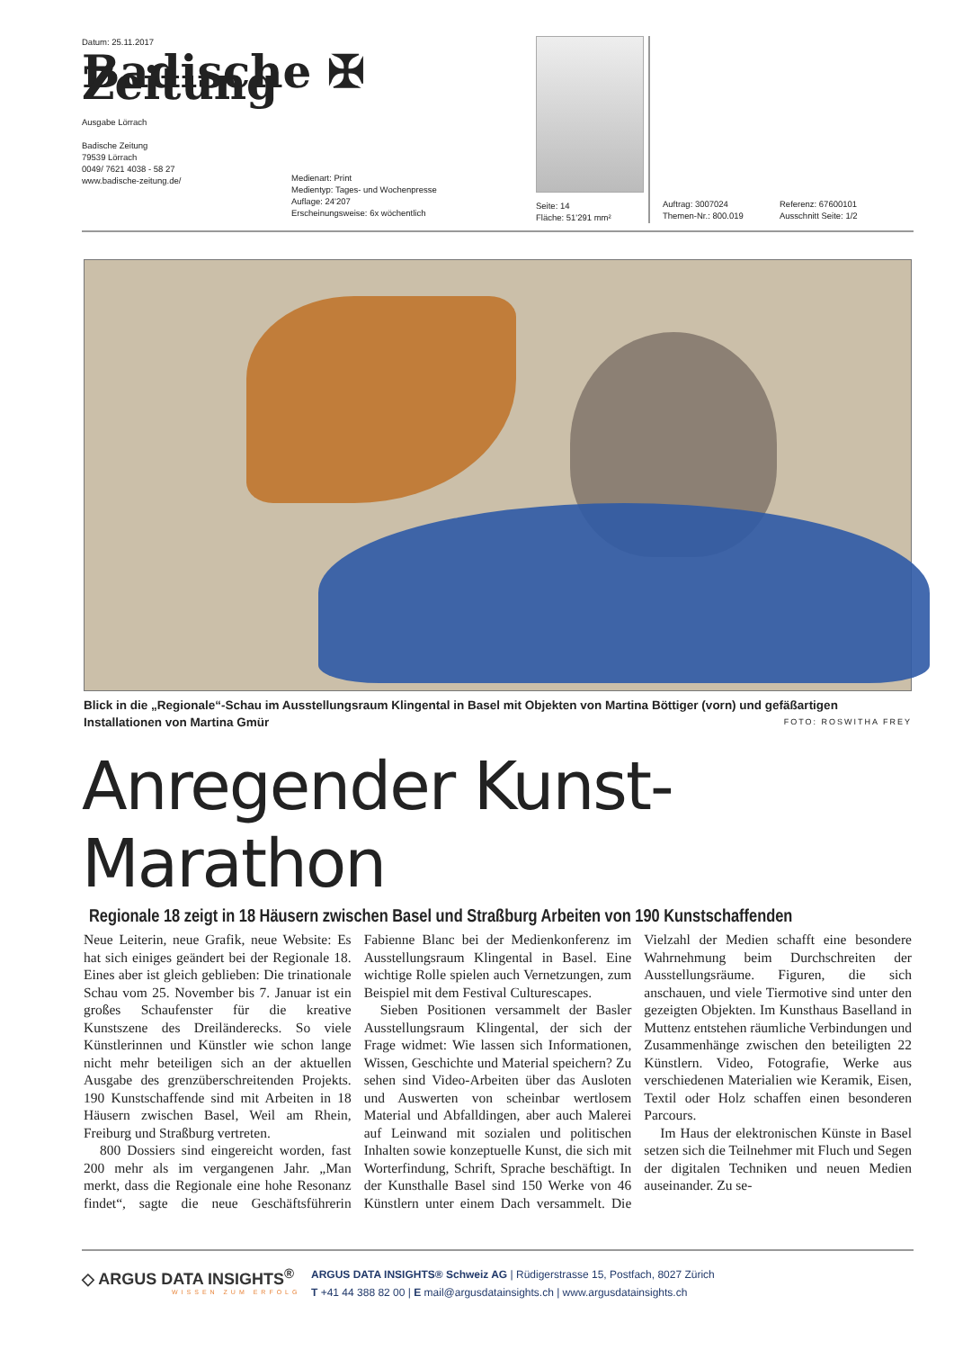Datum: 25.11.2017
Badische ✠ Zeitung
Ausgabe Lörrach
Badische Zeitung
79539 Lörrach
0049/ 7621 4038 - 58 27
www.badische-zeitung.de/
Medienart: Print
Medientyp: Tages- und Wochenpresse
Auflage: 24'207
Erscheinungsweise: 6x wöchentlich
Seite: 14
Fläche: 51'291 mm²
Auftrag: 3007024
Themen-Nr.: 800.019
Referenz: 67600101
Ausschnitt Seite: 1/2
Blick in die „Regionale“-Schau im Ausstellungsraum Klingental in Basel mit Objekten von Martina Böttiger (vorn) und gefäßartigen Installationen von Martina Gmür FOTO: ROSWITHA FREY
Anregender Kunst-Marathon
Regionale 18 zeigt in 18 Häusern zwischen Basel und Straßburg Arbeiten von 190 Kunstschaffenden
Neue Leiterin, neue Grafik, neue Website: Es hat sich einiges geändert bei der Regionale 18. Eines aber ist gleich geblieben: Die trinationale Schau vom 25. November bis 7. Januar ist ein großes Schaufenster für die kreative Kunstszene des Dreiländerecks. So viele Künstlerinnen und Künstler wie schon lange nicht mehr beteiligen sich an der aktuellen Ausgabe des grenzüberschreitenden Projekts. 190 Kunstschaffende sind mit Arbeiten in 18 Häusern zwischen Basel, Weil am Rhein, Freiburg und Straßburg vertreten.
800 Dossiers sind eingereicht worden, fast 200 mehr als im vergangenen Jahr. „Man merkt, dass die Regionale eine hohe Resonanz findet“, sagte die neue Geschäftsführerin Fabienne Blanc bei der Medienkonferenz im Ausstellungsraum Klingental in Basel. Eine wichtige Rolle spielen auch Vernetzungen, zum Beispiel mit dem Festival Culturescapes.
Sieben Positionen versammelt der Basler Ausstellungsraum Klingental, der sich der Frage widmet: Wie lassen sich Informationen, Wissen, Geschichte und Material speichern? Zu sehen sind Video-Arbeiten über das Ausloten und Auswerten von scheinbar wertlosem Material und Abfalldingen, aber auch Malerei auf Leinwand mit sozialen und politischen Inhalten sowie konzeptuelle Kunst, die sich mit Worterfindung, Schrift, Sprache beschäftigt. In der Kunsthalle Basel sind 150 Werke von 46 Künstlern unter einem Dach versammelt. Die Vielzahl der Medien schafft eine besondere Wahrnehmung beim Durchschreiten der Ausstellungsräume. Figuren, die sich anschauen, und viele Tiermotive sind unter den gezeigten Objekten. Im Kunsthaus Baselland in Muttenz entstehen räumliche Verbindungen und Zusammenhänge zwischen den beteiligten 22 Künstlern. Video, Fotografie, Werke aus verschiedenen Materialien wie Keramik, Eisen, Textil oder Holz schaffen einen besonderen Parcours.
Im Haus der elektronischen Künste in Basel setzen sich die Teilnehmer mit Fluch und Segen der digitalen Techniken und neuen Medien auseinander. Zu se-
◇ ARGUS DATA INSIGHTS<sup>®</sup>
WISSEN ZUM ERFOLG
ARGUS DATA INSIGHTS® Schweiz AG | Rüdigerstrasse 15, Postfach, 8027 Zürich
T +41 44 388 82 00 | E mail@argusdatainsights.ch | www.argusdatainsights.ch